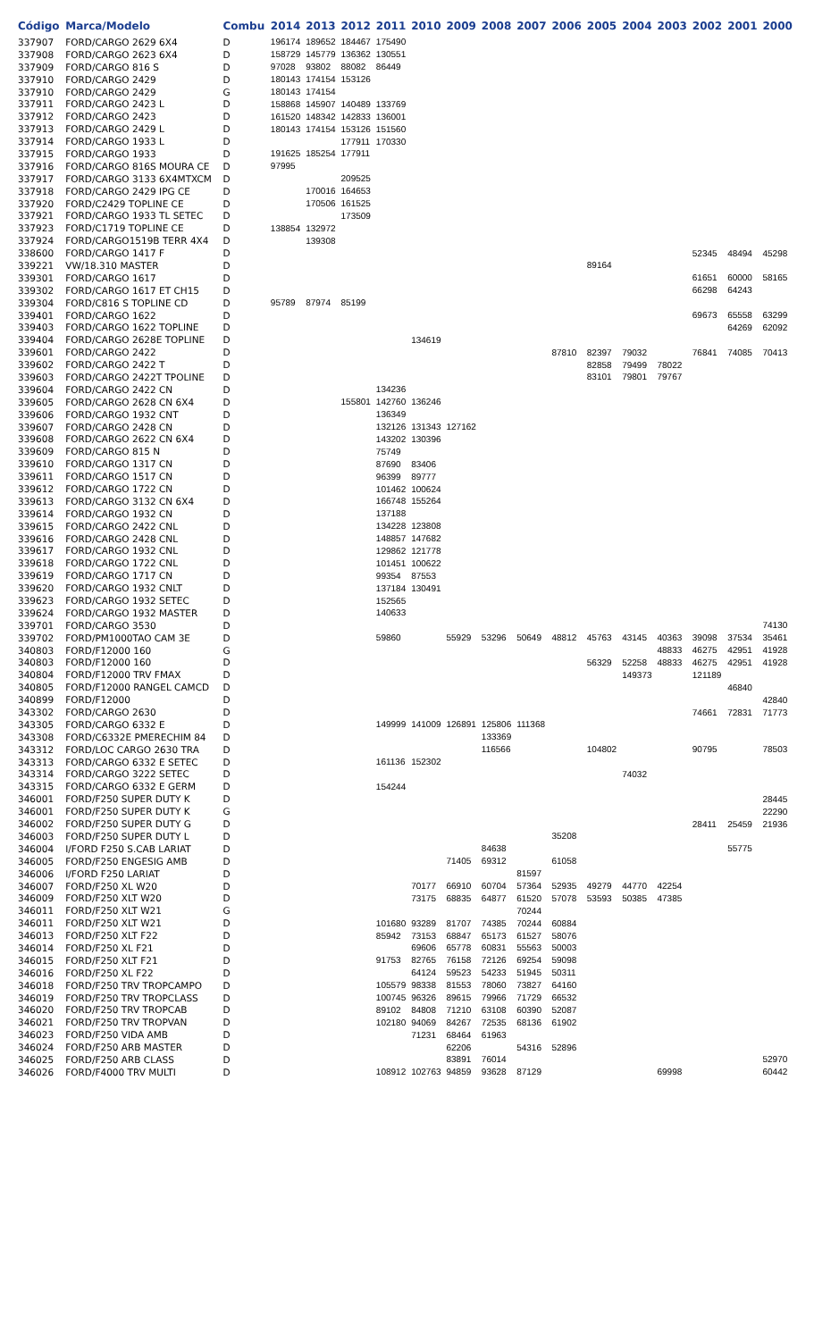| Código | Marca/Modelo | Combu | 2014 | 2013 | 2012 | 2011 | 2010 | 2009 | 2008 | 2007 | 2006 | 2005 | 2004 | 2003 | 2002 | 2001 | 2000 |
| --- | --- | --- | --- | --- | --- | --- | --- | --- | --- | --- | --- | --- | --- | --- | --- | --- | --- |
| 337907 | FORD/CARGO 2629 6X4 | D | 196174 | 189652 | 184467 | 175490 | | | | | | | | | | | |
| 337908 | FORD/CARGO 2623 6X4 | D | 158729 | 145779 | 136362 | 130551 | | | | | | | | | | | |
| 337909 | FORD/CARGO 816 S | D | 97028 | 93802 | 88082 | 86449 | | | | | | | | | | | |
| 337910 | FORD/CARGO 2429 | D | 180143 | 174154 | 153126 | | | | | | | | | | | | |
| 337910 | FORD/CARGO 2429 | G | 180143 | 174154 | | | | | | | | | | | | | |
| 337911 | FORD/CARGO 2423 L | D | 158868 | 145907 | 140489 | 133769 | | | | | | | | | | | |
| 337912 | FORD/CARGO 2423 | D | 161520 | 148342 | 142833 | 136001 | | | | | | | | | | | |
| 337913 | FORD/CARGO 2429 L | D | 180143 | 174154 | 153126 | 151560 | | | | | | | | | | | |
| 337914 | FORD/CARGO 1933 L | D | | | 177911 | 170330 | | | | | | | | | | | |
| 337915 | FORD/CARGO 1933 | D | 191625 | 185254 | 177911 | | | | | | | | | | | | |
| 337916 | FORD/CARGO 816S MOURA CE | D | 97995 | | | | | | | | | | | | | | |
| 337917 | FORD/CARGO 3133 6X4MTXCM | D | | | 209525 | | | | | | | | | | | | |
| 337918 | FORD/CARGO 2429 IPG CE | D | | 170016 | 164653 | | | | | | | | | | | | |
| 337920 | FORD/C2429 TOPLINE CE | D | | 170506 | 161525 | | | | | | | | | | | | |
| 337921 | FORD/CARGO 1933 TL SETEC | D | | | 173509 | | | | | | | | | | | | |
| 337923 | FORD/C1719 TOPLINE CE | D | 138854 | 132972 | | | | | | | | | | | | | |
| 337924 | FORD/CARGO1519B TERR 4X4 | D | | 139308 | | | | | | | | | | | | | |
| 338600 | FORD/CARGO 1417 F | D | | | | | | | | | | | | | 52345 | 48494 | 45298 |
| 339221 | VW/18.310 MASTER | D | | | | | | | | | | 89164 | | | | | |
| 339301 | FORD/CARGO 1617 | D | | | | | | | | | | | | | 61651 | 60000 | 58165 |
| 339302 | FORD/CARGO 1617 ET CH15 | D | | | | | | | | | | | | | 66298 | 64243 | |
| 339304 | FORD/C816 S TOPLINE CD | D | 95789 | 87974 | 85199 | | | | | | | | | | | | |
| 339401 | FORD/CARGO 1622 | D | | | | | | | | | | | | | 69673 | 65558 | 63299 |
| 339403 | FORD/CARGO 1622 TOPLINE | D | | | | | | | | | | | | | | 64269 | 62092 |
| 339404 | FORD/CARGO 2628E TOPLINE | D | | | | | 134619 | | | | | | | | | | |
| 339601 | FORD/CARGO 2422 | D | | | | | | | | | 87810 | 82397 | 79032 | | 76841 | 74085 | 70413 |
| 339602 | FORD/CARGO 2422 T | D | | | | | | | | | | 82858 | 79499 | 78022 | | | |
| 339603 | FORD/CARGO 2422T TPOLINE | D | | | | | | | | | | 83101 | 79801 | 79767 | | | |
| 339604 | FORD/CARGO 2422 CN | D | | | | 134236 | | | | | | | | | | | |
| 339605 | FORD/CARGO 2628 CN 6X4 | D | | | 155801 | 142760 | 136246 | | | | | | | | | | |
| 339606 | FORD/CARGO 1932 CNT | D | | | | 136349 | | | | | | | | | | | |
| 339607 | FORD/CARGO 2428 CN | D | | | | 132126 | 131343 | 127162 | | | | | | | | | |
| 339608 | FORD/CARGO 2622 CN 6X4 | D | | | | 143202 | 130396 | | | | | | | | | | |
| 339609 | FORD/CARGO 815 N | D | | | | 75749 | | | | | | | | | | | |
| 339610 | FORD/CARGO 1317 CN | D | | | | 87690 | 83406 | | | | | | | | | | |
| 339611 | FORD/CARGO 1517 CN | D | | | | 96399 | 89777 | | | | | | | | | | |
| 339612 | FORD/CARGO 1722 CN | D | | | | 101462 | 100624 | | | | | | | | | | |
| 339613 | FORD/CARGO 3132 CN 6X4 | D | | | | 166748 | 155264 | | | | | | | | | | |
| 339614 | FORD/CARGO 1932 CN | D | | | | 137188 | | | | | | | | | | | |
| 339615 | FORD/CARGO 2422 CNL | D | | | | 134228 | 123808 | | | | | | | | | | |
| 339616 | FORD/CARGO 2428 CNL | D | | | | 148857 | 147682 | | | | | | | | | | |
| 339617 | FORD/CARGO 1932 CNL | D | | | | 129862 | 121778 | | | | | | | | | | |
| 339618 | FORD/CARGO 1722 CNL | D | | | | 101451 | 100622 | | | | | | | | | | |
| 339619 | FORD/CARGO 1717 CN | D | | | | 99354 | 87553 | | | | | | | | | | |
| 339620 | FORD/CARGO 1932 CNLT | D | | | | 137184 | 130491 | | | | | | | | | | |
| 339623 | FORD/CARGO 1932 SETEC | D | | | | 152565 | | | | | | | | | | | |
| 339624 | FORD/CARGO 1932 MASTER | D | | | | 140633 | | | | | | | | | | | |
| 339701 | FORD/CARGO 3530 | D | | | | | | | | | | | | | | | 74130 |
| 339702 | FORD/PM1000TAO CAM 3E | D | | | | 59860 | | 55929 | 53296 | 50649 | 48812 | 45763 | 43145 | 40363 | 39098 | 37534 | 35461 |
| 340803 | FORD/F12000 160 | G | | | | | | | | | | | | 48833 | 46275 | 42951 | 41928 |
| 340803 | FORD/F12000 160 | D | | | | | | | | | | 56329 | 52258 | 48833 | 46275 | 42951 | 41928 |
| 340804 | FORD/F12000 TRV FMAX | D | | | | | | | | | | | 149373 | | 121189 | | |
| 340805 | FORD/F12000 RANGEL CAMCD | D | | | | | | | | | | | | | | 46840 | |
| 340899 | FORD/F12000 | D | | | | | | | | | | | | | | | 42840 |
| 343302 | FORD/CARGO 2630 | D | | | | | | | | | | | | | 74661 | 72831 | 71773 |
| 343305 | FORD/CARGO 6332 E | D | | | | 149999 | 141009 | 126891 | 125806 | 111368 | | | | | | | |
| 343308 | FORD/C6332E PMERECHIM 84 | D | | | | | | | 133369 | | | | | | | | |
| 343312 | FORD/LOC CARGO 2630 TRA | D | | | | | | | 116566 | | | 104802 | | | 90795 | | 78503 |
| 343313 | FORD/CARGO 6332 E SETEC | D | | | | 161136 | 152302 | | | | | | | | | | |
| 343314 | FORD/CARGO 3222 SETEC | D | | | | | | | | | | | 74032 | | | | |
| 343315 | FORD/CARGO 6332 E GERM | D | | | | 154244 | | | | | | | | | | | |
| 346001 | FORD/F250 SUPER DUTY K | D | | | | | | | | | | | | | | | 28445 |
| 346001 | FORD/F250 SUPER DUTY K | G | | | | | | | | | | | | | | | 22290 |
| 346002 | FORD/F250 SUPER DUTY G | D | | | | | | | | | | | | | 28411 | 25459 | 21936 |
| 346003 | FORD/F250 SUPER DUTY L | D | | | | | | | | | 35208 | | | | | | |
| 346004 | I/FORD F250 S.CAB LARIAT | D | | | | | | | 84638 | | | | | | | 55775 | |
| 346005 | FORD/F250 ENGESIG AMB | D | | | | | | 71405 | 69312 | | 61058 | | | | | | |
| 346006 | I/FORD F250 LARIAT | D | | | | | | | | 81597 | | | | | | | |
| 346007 | FORD/F250 XL W20 | D | | | | | 70177 | 66910 | 60704 | 57364 | 52935 | 49279 | 44770 | 42254 | | | |
| 346009 | FORD/F250 XLT W20 | D | | | | | 73175 | 68835 | 64877 | 61520 | 57078 | 53593 | 50385 | 47385 | | | |
| 346011 | FORD/F250 XLT W21 | G | | | | | | | | 70244 | | | | | | | |
| 346011 | FORD/F250 XLT W21 | D | | | | 101680 | 93289 | 81707 | 74385 | 70244 | 60884 | | | | | | |
| 346013 | FORD/F250 XLT F22 | D | | | | 85942 | 73153 | 68847 | 65173 | 61527 | 58076 | | | | | | |
| 346014 | FORD/F250 XL F21 | D | | | | | 69606 | 65778 | 60831 | 55563 | 50003 | | | | | | |
| 346015 | FORD/F250 XLT F21 | D | | | | 91753 | 82765 | 76158 | 72126 | 69254 | 59098 | | | | | | |
| 346016 | FORD/F250 XL F22 | D | | | | | 64124 | 59523 | 54233 | 51945 | 50311 | | | | | | |
| 346018 | FORD/F250 TRV TROPCAMPO | D | | | | 105579 | 98338 | 81553 | 78060 | 73827 | 64160 | | | | | | |
| 346019 | FORD/F250 TRV TROPCLASS | D | | | | 100745 | 96326 | 89615 | 79966 | 71729 | 66532 | | | | | | |
| 346020 | FORD/F250 TRV TROPCAB | D | | | | 89102 | 84808 | 71210 | 63108 | 60390 | 52087 | | | | | | |
| 346021 | FORD/F250 TRV TROPVAN | D | | | | 102180 | 94069 | 84267 | 72535 | 68136 | 61902 | | | | | | |
| 346023 | FORD/F250 VIDA AMB | D | | | | | 71231 | 68464 | 61963 | | | | | | | | |
| 346024 | FORD/F250 ARB MASTER | D | | | | | | 62206 | | 54316 | 52896 | | | | | | |
| 346025 | FORD/F250 ARB CLASS | D | | | | | | 83891 | 76014 | | | | | | | | 52970 |
| 346026 | FORD/F4000 TRV MULTI | D | | | | 108912 | 102763 | 94859 | 93628 | 87129 | | | | 69998 | | | 60442 |